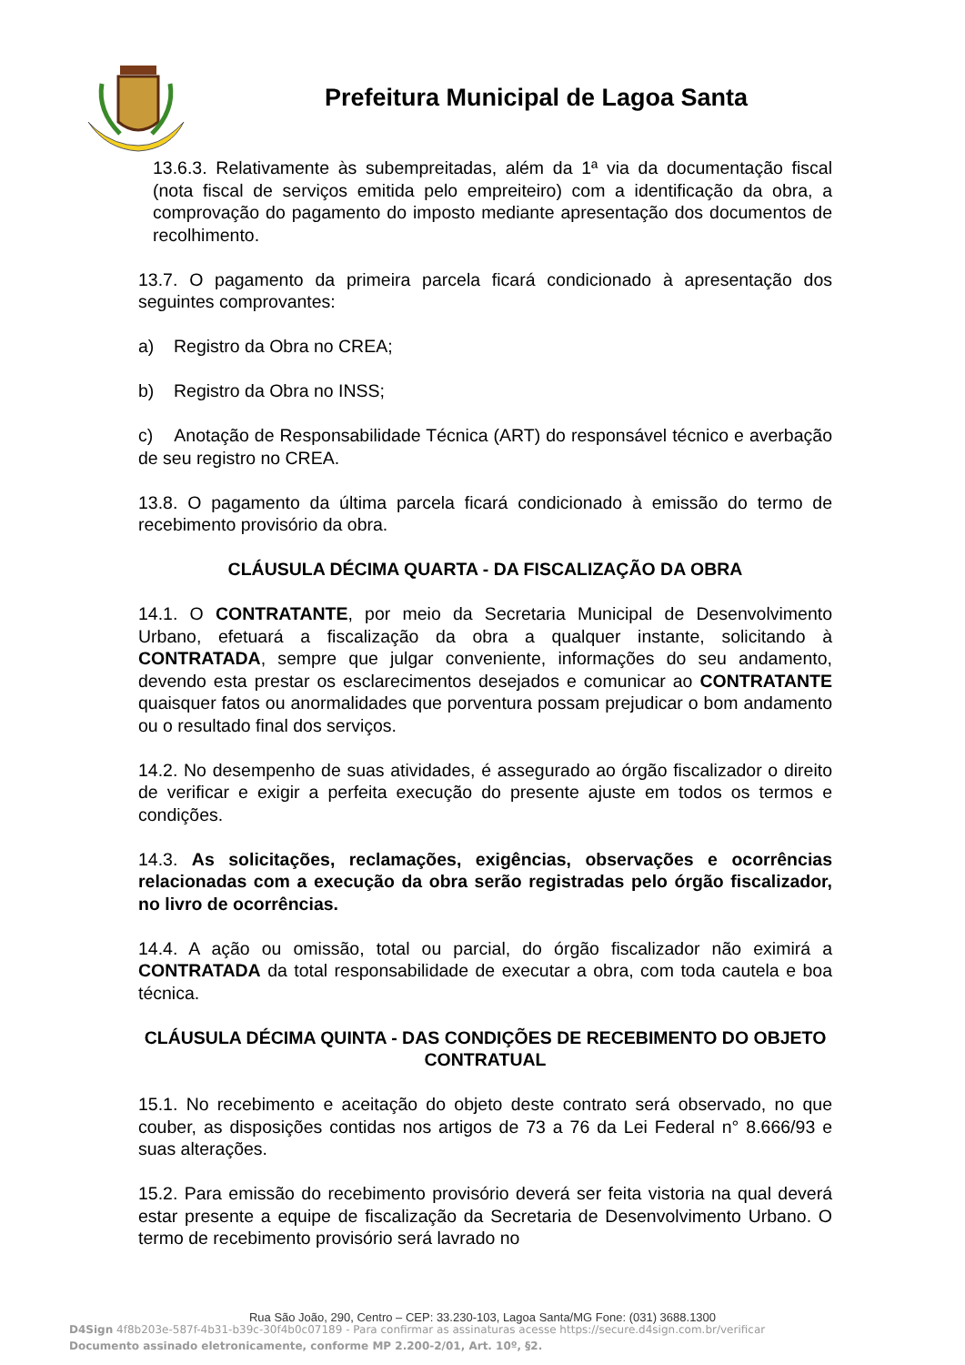Prefeitura Municipal de Lagoa Santa
13.6.3. Relativamente às subempreitadas, além da 1ª via da documentação fiscal (nota fiscal de serviços emitida pelo empreiteiro) com a identificação da obra, a comprovação do pagamento do imposto mediante apresentação dos documentos de recolhimento.
13.7. O pagamento da primeira parcela ficará condicionado à apresentação dos seguintes comprovantes:
a) Registro da Obra no CREA;
b) Registro da Obra no INSS;
c) Anotação de Responsabilidade Técnica (ART) do responsável técnico e averbação de seu registro no CREA.
13.8. O pagamento da última parcela ficará condicionado à emissão do termo de recebimento provisório da obra.
CLÁUSULA DÉCIMA QUARTA - DA FISCALIZAÇÃO DA OBRA
14.1. O CONTRATANTE, por meio da Secretaria Municipal de Desenvolvimento Urbano, efetuará a fiscalização da obra a qualquer instante, solicitando à CONTRATADA, sempre que julgar conveniente, informações do seu andamento, devendo esta prestar os esclarecimentos desejados e comunicar ao CONTRATANTE quaisquer fatos ou anormalidades que porventura possam prejudicar o bom andamento ou o resultado final dos serviços.
14.2. No desempenho de suas atividades, é assegurado ao órgão fiscalizador o direito de verificar e exigir a perfeita execução do presente ajuste em todos os termos e condições.
14.3. As solicitações, reclamações, exigências, observações e ocorrências relacionadas com a execução da obra serão registradas pelo órgão fiscalizador, no livro de ocorrências.
14.4. A ação ou omissão, total ou parcial, do órgão fiscalizador não eximirá a CONTRATADA da total responsabilidade de executar a obra, com toda cautela e boa técnica.
CLÁUSULA DÉCIMA QUINTA - DAS CONDIÇÕES DE RECEBIMENTO DO OBJETO CONTRATUAL
15.1. No recebimento e aceitação do objeto deste contrato será observado, no que couber, as disposições contidas nos artigos de 73 a 76 da Lei Federal n° 8.666/93 e suas alterações.
15.2. Para emissão do recebimento provisório deverá ser feita vistoria na qual deverá estar presente a equipe de fiscalização da Secretaria de Desenvolvimento Urbano. O termo de recebimento provisório será lavrado no
Rua São João, 290, Centro – CEP: 33.230-103, Lagoa Santa/MG Fone: (031) 3688.1300
D4Sign 4f8b203e-587f-4b31-b39c-30f4b0c07189 - Para confirmar as assinaturas acesse https://secure.d4sign.com.br/verificar
Documento assinado eletronicamente, conforme MP 2.200-2/01, Art. 10º, §2.